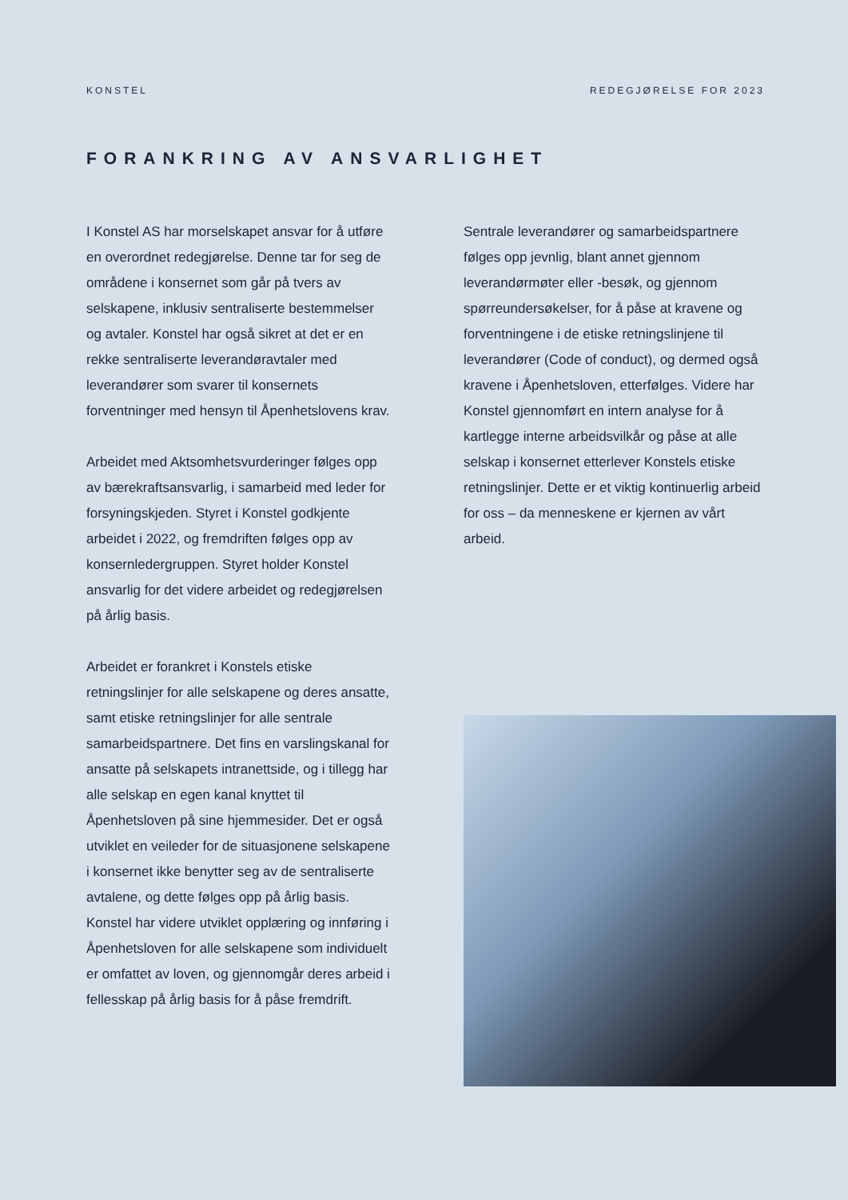KONSTEL REDEGJØRELSE FOR 2023
FORANKRING AV ANSVARLIGHET
I Konstel AS har morselskapet ansvar for å utføre en overordnet redegjørelse. Denne tar for seg de områdene i konsernet som går på tvers av selskapene, inklusiv sentraliserte bestemmelser og avtaler. Konstel har også sikret at det er en rekke sentraliserte leverandøravtaler med leverandører som svarer til konsernets forventninger med hensyn til Åpenhetslovens krav.
Arbeidet med Aktsomhetsvurderinger følges opp av bærekraftsansvarlig, i samarbeid med leder for forsyningskjeden. Styret i Konstel godkjente arbeidet i 2022, og fremdriften følges opp av konsernledergruppen. Styret holder Konstel ansvarlig for det videre arbeidet og redegjørelsen på årlig basis.
Arbeidet er forankret i Konstels etiske retningslinjer for alle selskapene og deres ansatte, samt etiske retningslinjer for alle sentrale samarbeidspartnere. Det fins en varslingskanal for ansatte på selskapets intranettside, og i tillegg har alle selskap en egen kanal knyttet til Åpenhetsloven på sine hjemmesider. Det er også utviklet en veileder for de situasjonene selskapene i konsernet ikke benytter seg av de sentraliserte avtalene, og dette følges opp på årlig basis. Konstel har videre utviklet opplæring og innføring i Åpenhetsloven for alle selskapene som individuelt er omfattet av loven, og gjennomgår deres arbeid i fellesskap på årlig basis for å påse fremdrift.
Sentrale leverandører og samarbeidspartnere følges opp jevnlig, blant annet gjennom leverandørmøter eller -besøk, og gjennom spørreundersøkelser, for å påse at kravene og forventningene i de etiske retningslinjene til leverandører (Code of conduct), og dermed også kravene i Åpenhetsloven, etterfølges. Videre har Konstel gjennomført en intern analyse for å kartlegge interne arbeidsvilkår og påse at alle selskap i konsernet etterlever Konstels etiske retningslinjer. Dette er et viktig kontinuerlig arbeid for oss – da menneskene er kjernen av vårt arbeid.